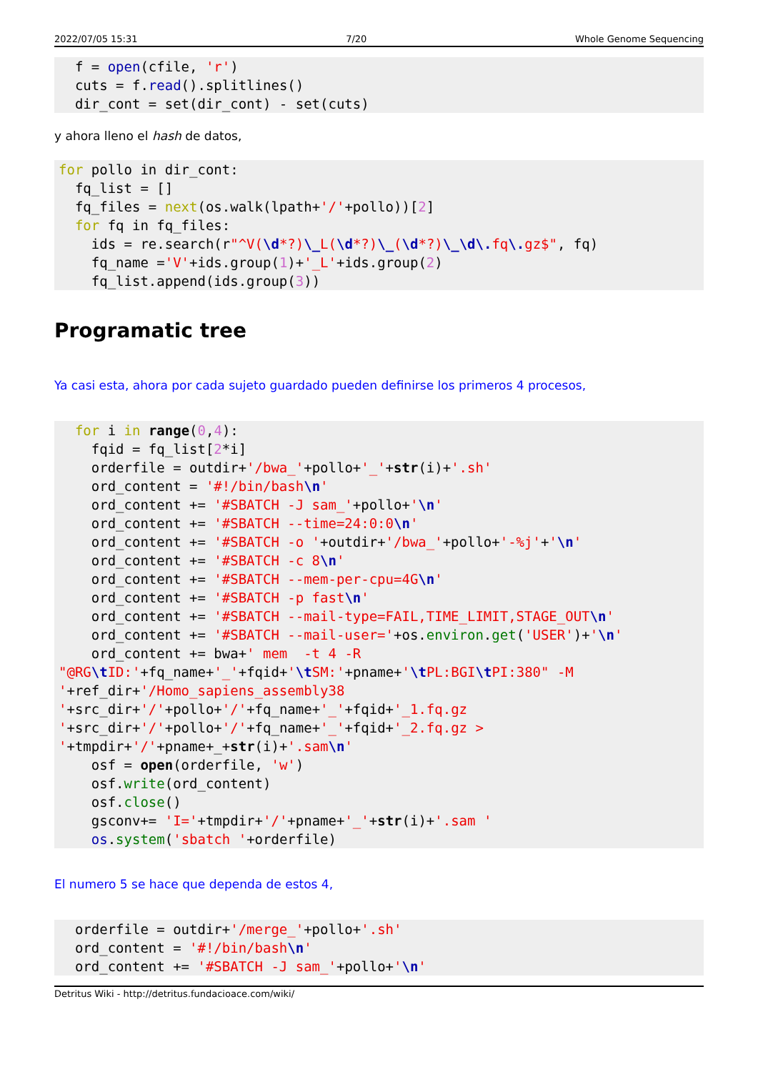2022/07/05 15:31 7/20 Whole Genome Sequencing
  f = open(cfile, 'r')
  cuts = f.read().splitlines()
  dir_cont = set(dir_cont) - set(cuts)
y ahora lleno el hash de datos,
for pollo in dir_cont:
  fq_list = []
  fq_files = next(os.walk(lpath+'/'+pollo))[2]
  for fq in fq_files:
    ids = re.search(r"^V(\d*?)\_L(\d*?)\_(\d*?)\_\d\. fq\. gz$", fq)
    fq_name ='V'+ids.group(1)+'_L'+ids.group(2)
    fq_list.append(ids.group(3))
Programatic tree
Ya casi esta, ahora por cada sujeto guardado pueden definirse los primeros 4 procesos,
  for i in range(0,4):
    fqid = fq_list[2*i]
    orderfile = outdir+'/bwa_'+pollo+'_'+str(i)+'.sh'
    ord_content = '#!/bin/bash\n'
    ord_content += '#SBATCH -J sam_'+pollo+'\n'
    ord_content += '#SBATCH --time=24:0:0\n'
    ord_content += '#SBATCH -o '+outdir+'/bwa_'+pollo+'-%j'+'\n'
    ord_content += '#SBATCH -c 8\n'
    ord_content += '#SBATCH --mem-per-cpu=4G\n'
    ord_content += '#SBATCH -p fast\n'
    ord_content += '#SBATCH --mail-type=FAIL,TIME_LIMIT,STAGE_OUT\n'
    ord_content += '#SBATCH --mail-user='+os.environ.get('USER')+'\n'
    ord_content += bwa+' mem  -t 4 -R
"@RG\t ID:'+fq_name+'_'+fqid+'\t SM:'+pname+'\t PL:BGI\t PI:380" -M
'+ref_dir+'/Homo_sapiens_assembly38
'+src_dir+'/'+pollo+'/'+fq_name+'_'+fqid+'_1.fq.gz
'+src_dir+'/'+pollo+'/'+fq_name+'_'+fqid+'_2.fq.gz >
'+tmpdir+'/'+pname+_+str(i)+'.sam\n'
    osf = open(orderfile, 'w')
    osf.write(ord_content)
    osf.close()
    gsconv+= 'I='+tmpdir+'/'+pname+'_'+str(i)+'.sam '
    os.system('sbatch '+orderfile)
El numero 5 se hace que dependa de estos 4,
  orderfile = outdir+'/merge_'+pollo+'.sh'
  ord_content = '#!/bin/bash\n'
  ord_content += '#SBATCH -J sam_'+pollo+'\n'
Detritus Wiki - http://detritus.fundacioace.com/wiki/